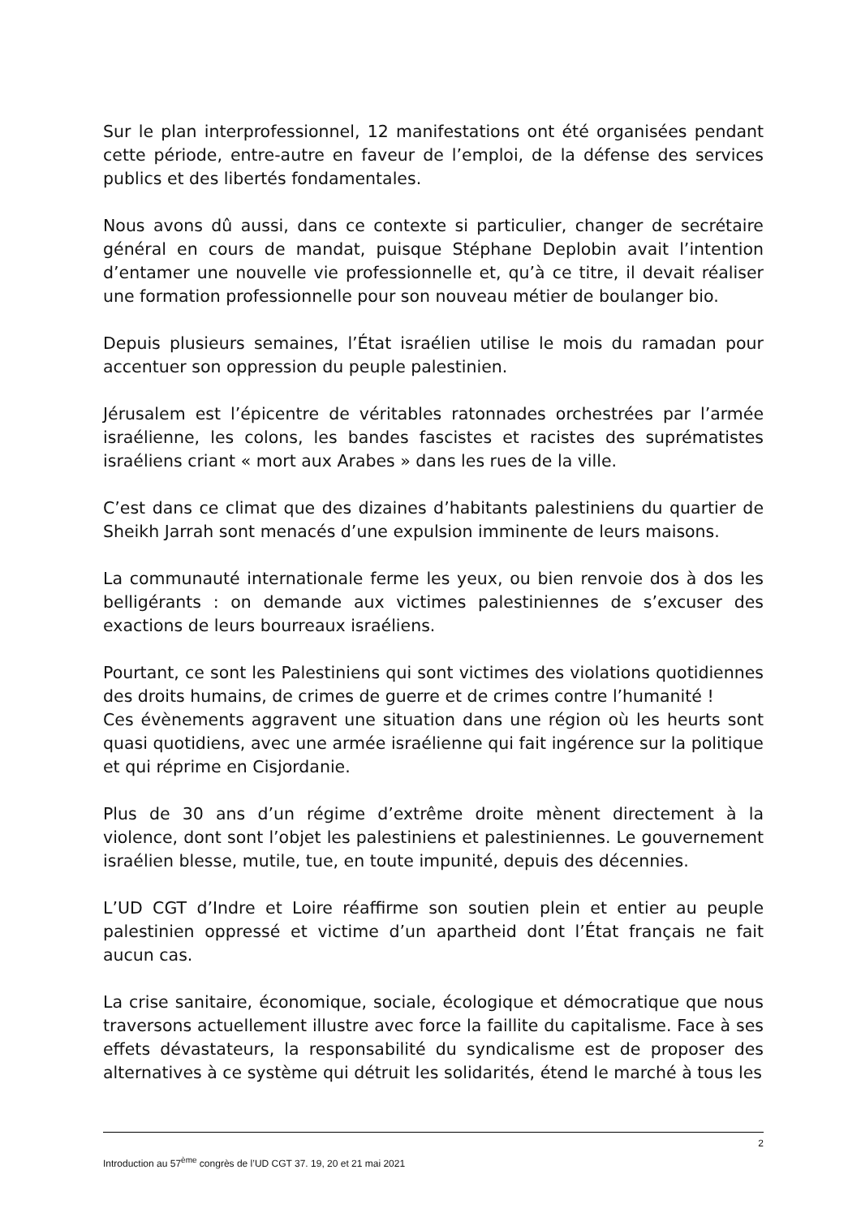Sur le plan interprofessionnel, 12 manifestations ont été organisées pendant cette période, entre-autre en faveur de l’emploi, de la défense des services publics et des libertés fondamentales.
Nous avons dû aussi, dans ce contexte si particulier, changer de secrétaire général en cours de mandat, puisque Stéphane Deplobin avait l’intention d’entamer une nouvelle vie professionnelle et, qu’à ce titre, il devait réaliser une formation professionnelle pour son nouveau métier de boulanger bio.
Depuis plusieurs semaines, l’État israélien utilise le mois du ramadan pour accentuer son oppression du peuple palestinien.
Jérusalem est l’épicentre de véritables ratonnades orchestrées par l’armée israélienne, les colons, les bandes fascistes et racistes des suprématistes israéliens criant « mort aux Arabes » dans les rues de la ville.
C’est dans ce climat que des dizaines d’habitants palestiniens du quartier de Sheikh Jarrah sont menacés d’une expulsion imminente de leurs maisons.
La communauté internationale ferme les yeux, ou bien renvoie dos à dos les belligérants : on demande aux victimes palestiniennes de s’excuser des exactions de leurs bourreaux israéliens.
Pourtant, ce sont les Palestiniens qui sont victimes des violations quotidiennes des droits humains, de crimes de guerre et de crimes contre l’humanité !
Ces évènements aggravent une situation dans une région où les heurts sont quasi quotidiens, avec une armée israélienne qui fait ingérence sur la politique et qui réprime en Cisjordanie.
Plus de 30 ans d’un régime d’extrême droite mènent directement à la violence, dont sont l’objet les palestiniens et palestiniennes. Le gouvernement israélien blesse, mutile, tue, en toute impunité, depuis des décennies.
L’UD CGT d’Indre et Loire réaffirme son soutien plein et entier au peuple palestinien oppressé et victime d’un apartheid dont l’État français ne fait aucun cas.
La crise sanitaire, économique, sociale, écologique et démocratique que nous traversons actuellement illustre avec force la faillite du capitalisme. Face à ses effets dévastateurs, la responsabilité du syndicalisme est de proposer des alternatives à ce système qui détruit les solidarités, étend le marché à tous les
2
Introduction au 57<sup>ème</sup> congrès de l’UD CGT 37. 19, 20 et 21 mai 2021